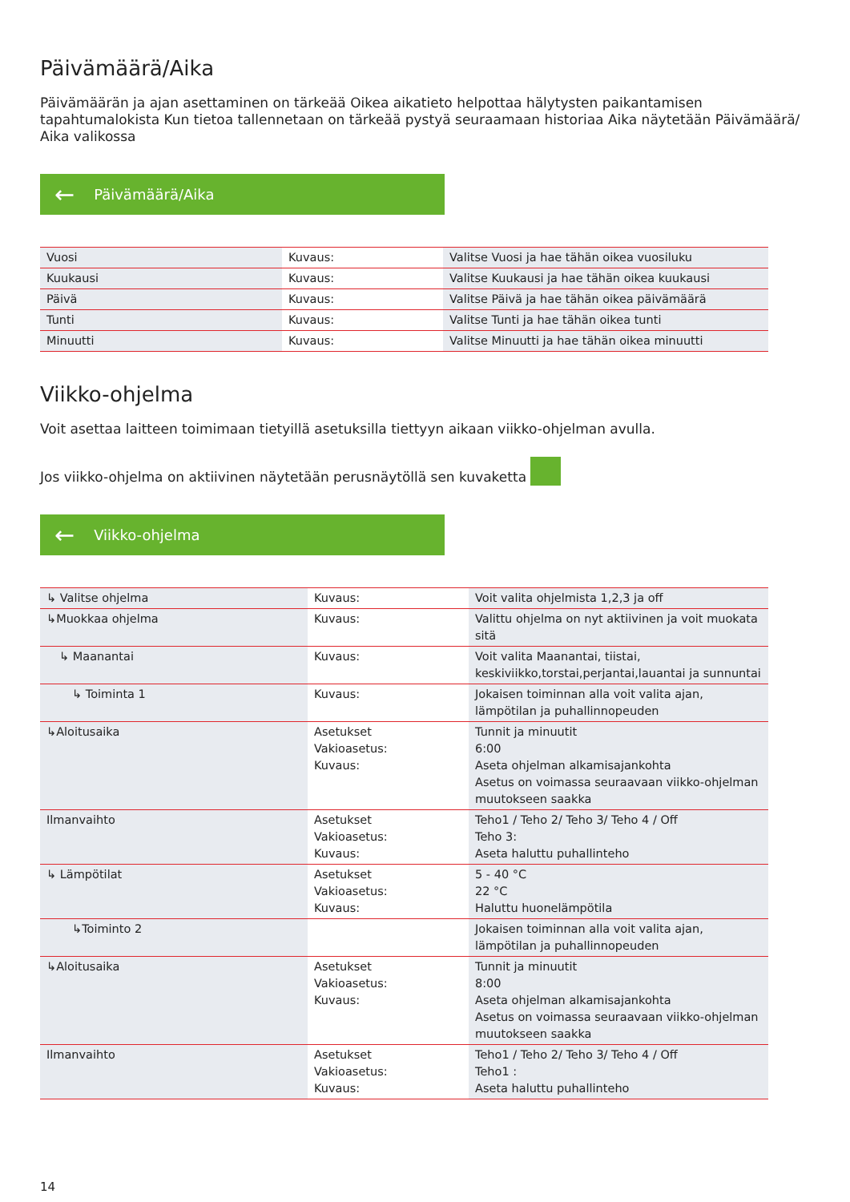Päivämäärä/Aika
Päivämäärän ja ajan asettaminen on tärkeää Oikea aikatieto helpottaa hälytysten paikantamisen tapahtumalokista Kun tietoa tallennetaan on tärkeää pystyä seuraamaan historiaa Aika näytetään Päivämäärä/ Aika valikossa
← Päivämäärä/Aika
| Vuosi | Kuvaus: | Valitse Vuosi ja hae tähän oikea vuosiluku |
| Kuukausi | Kuvaus: | Valitse Kuukausi ja hae tähän oikea kuukausi |
| Päivä | Kuvaus: | Valitse Päivä ja hae tähän oikea päivämäärä |
| Tunti | Kuvaus: | Valitse Tunti ja hae tähän oikea tunti |
| Minuutti | Kuvaus: | Valitse Minuutti ja hae tähän oikea minuutti |
Viikko-ohjelma
Voit asettaa laitteen toimimaan tietyillä asetuksilla tiettyyn aikaan viikko-ohjelman avulla.
Jos viikko-ohjelma on aktiivinen näytetään perusnäytöllä sen kuvaketta
← Viikko-ohjelma
| ↳ Valitse ohjelma | Kuvaus: | Voit valita ohjelmista 1,2,3 ja off |
| ↳Muokkaa ohjelma | Kuvaus: | Valittu ohjelma on nyt aktiivinen ja voit muokata sitä |
| ↳ Maanantai | Kuvaus: | Voit valita Maanantai, tiistai, keskiviikko,torstai,perjantai,lauantai ja sunnuntai |
| ↳ Toiminta 1 | Kuvaus: | Jokaisen toiminnan alla voit valita ajan, lämpötilan ja puhallinnopeuden |
| ↳Aloitusaika | Asetukset Vakioasetus: Kuvaus: | Tunnit ja minuutit 6:00 Aseta ohjelman alkamisajankohta Asetus on voimassa seuraavaan viikko-ohjelman muutokseen saakka |
| Ilmanvaihto | Asetukset Vakioasetus: Kuvaus: | Teho1 / Teho 2/ Teho 3/ Teho 4 / Off Teho 3: Aseta haluttu puhallinteho |
| ↳ Lämpötilat | Asetukset Vakioasetus: Kuvaus: | 5 - 40 °C 22 °C Haluttu huonelämpötila |
| ↳Toiminto 2 | | Jokaisen toiminnan alla voit valita ajan, lämpötilan ja puhallinnopeuden |
| ↳Aloitusaika | Asetukset Vakioasetus: Kuvaus: | Tunnit ja minuutit 8:00 Aseta ohjelman alkamisajankohta Asetus on voimassa seuraavaan viikko-ohjelman muutokseen saakka |
| Ilmanvaihto | Asetukset Vakioasetus: Kuvaus: | Teho1 / Teho 2/ Teho 3/ Teho 4 / Off Teho1 : Aseta haluttu puhallinteho |
14